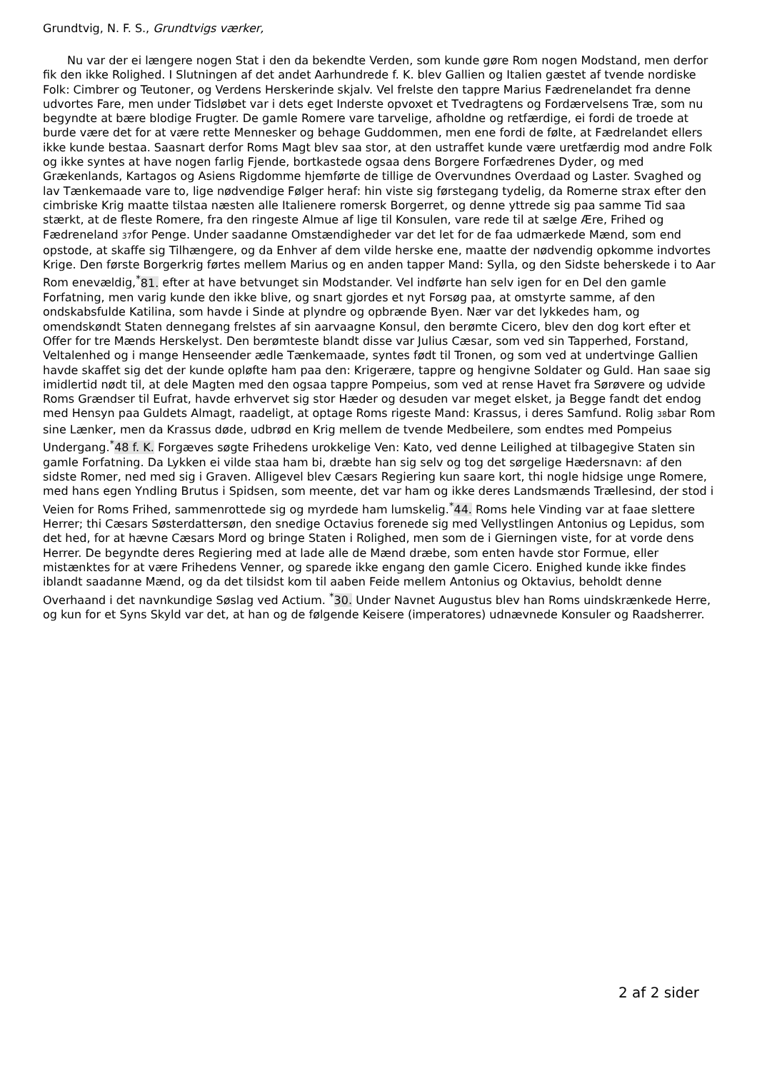Grundtvig, N. F. S., Grundtvigs værker,
Nu var der ei længere nogen Stat i den da bekendte Verden, som kunde gøre Rom nogen Modstand, men derfor fik den ikke Rolighed. I Slutningen af det andet Aarhundrede f. K. blev Gallien og Italien gæstet af tvende nordiske Folk: Cimbrer og Teutoner, og Verdens Herskerinde skjalv. Vel frelste den tappre Marius Fædrenelandet fra denne udvortes Fare, men under Tidsløbet var i dets eget Inderste opvoxet et Tvedragtens og Fordærvelsens Træ, som nu begyndte at bære blodige Frugter. De gamle Romere vare tarvelige, afholdne og retfærdige, ei fordi de troede at burde være det for at være rette Mennesker og behage Guddommen, men ene fordi de følte, at Fædrelandet ellers ikke kunde bestaa. Saasnart derfor Roms Magt blev saa stor, at den ustraffet kunde være uretfærdig mod andre Folk og ikke syntes at have nogen farlig Fjende, bortkastede ogsaa dens Borgere Forfædrenes Dyder, og med Grækenlands, Kartagos og Asiens Rigdomme hjemførte de tillige de Overvundnes Overdaad og Laster. Svaghed og lav Tænkemaade vare to, lige nødvendige Følger heraf: hin viste sig førstegang tydelig, da Romerne strax efter den cimbriske Krig maatte tilstaa næsten alle Italienere romersk Borgerret, og denne yttrede sig paa samme Tid saa stærkt, at de fleste Romere, fra den ringeste Almue af lige til Konsulen, vare rede til at sælge Ære, Frihed og Fædreneland 37for Penge. Under saadanne Omstændigheder var det let for de faa udmærkede Mænd, som end opstode, at skaffe sig Tilhængere, og da Enhver af dem vilde herske ene, maatte der nødvendig opkomme indvortes Krige. Den første Borgerkrig førtes mellem Marius og en anden tapper Mand: Sylla, og den Sidste beherskede i to Aar Rom enevældig,<sup>*</sup>81. efter at have betvunget sin Modstander. Vel indførte han selv igen for en Del den gamle Forfatning, men varig kunde den ikke blive, og snart gjordes et nyt Forsøg paa, at omstyrte samme, af den ondskabsfulde Katilina, som havde i Sinde at plyndre og opbrænde Byen. Nær var det lykkedes ham, og omendskøndt Staten dennegang frelstes af sin aarvaagne Konsul, den berømte Cicero, blev den dog kort efter et Offer for tre Mænds Herskelyst. Den berømteste blandt disse var Julius Cæsar, som ved sin Tapperhed, Forstand, Veltalenhed og i mange Henseender ædle Tænkemaade, syntes født til Tronen, og som ved at undertvinge Gallien havde skaffet sig det der kunde opløfte ham paa den: Krigerære, tappre og hengivne Soldater og Guld. Han saae sig imidlertid nødt til, at dele Magten med den ogsaa tappre Pompeius, som ved at rense Havet fra Sørøvere og udvide Roms Grændser til Eufrat, havde erhvervet sig stor Hæder og desuden var meget elsket, ja Begge fandt det endog med Hensyn paa Guldets Almagt, raadeligt, at optage Roms rigeste Mand: Krassus, i deres Samfund. Rolig 38bar Rom sine Lænker, men da Krassus døde, udbrød en Krig mellem de tvende Medbeilere, som endtes med Pompeius Undergang.<sup>*</sup>48 f. K. Forgæves søgte Frihedens urokkelige Ven: Kato, ved denne Leilighed at tilbagegive Staten sin gamle Forfatning. Da Lykken ei vilde staa ham bi, dræbte han sig selv og tog det sørgelige Hædersnavn: af den sidste Romer, ned med sig i Graven. Alligevel blev Cæsars Regiering kun saare kort, thi nogle hidsige unge Romere, med hans egen Yndling Brutus i Spidsen, som meente, det var ham og ikke deres Landsmænds Trællesind, der stod i Veien for Roms Frihed, sammenrottede sig og myrdede ham lumskelig.<sup>*</sup>44. Roms hele Vinding var at faae slettere Herrer; thi Cæsars Søsterdattersøn, den snedige Octavius forenede sig med Vellystlingen Antonius og Lepidus, som det hed, for at hævne Cæsars Mord og bringe Staten i Rolighed, men som de i Gierningen viste, for at vorde dens Herrer. De begyndte deres Regiering med at lade alle de Mænd dræbe, som enten havde stor Formue, eller mistænktes for at være Frihedens Venner, og sparede ikke engang den gamle Cicero. Enighed kunde ikke findes iblandt saadanne Mænd, og da det tilsidst kom til aaben Feide mellem Antonius og Oktavius, beholdt denne Overhaand i det navnkundige Søslag ved Actium. <sup>*</sup>30. Under Navnet Augustus blev han Roms uindskrænkede Herre, og kun for et Syns Skyld var det, at han og de følgende Keisere (imperatores) udnævnede Konsuler og Raadsherrer.
2 af 2 sider